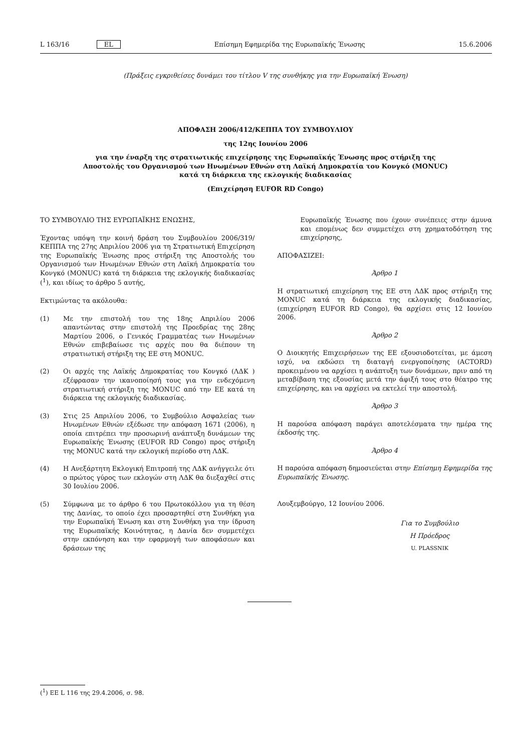L 163/16 EL Επίσημη Εφημερίδα της Ευρωπαϊκής Ένωσης 15.6.2006
(Πράξεις εγκριθείσες δυνάμει του τίτλου V της συνθήκης για την Ευρωπαϊκή Ένωση)
ΑΠΟΦΑΣΗ 2006/412/ΚΕΠΠΑ ΤΟΥ ΣΥΜΒΟΥΛΙΟΥ
της 12ης Ιουνίου 2006
για την έναρξη της στρατιωτικής επιχείρησης της Ευρωπαϊκής Ένωσης προς στήριξη της Αποστολής του Οργανισμού των Ηνωμένων Εθνών στη Λαϊκή Δημοκρατία του Κονγκό (MONUC) κατά τη διάρκεια της εκλογικής διαδικασίας
(Επιχείρηση EUFOR RD Congo)
ΤΟ ΣΥΜΒΟΥΛΙΟ ΤΗΣ ΕΥΡΩΠΑΪΚΗΣ ΕΝΩΣΗΣ,
Έχοντας υπόψη την κοινή δράση του Συμβουλίου 2006/319/ΚΕΠΠΑ της 27ης Απριλίου 2006 για τη Στρατιωτική Επιχείρηση της Ευρωπαϊκής Ένωσης προς στήριξη της Αποστολής του Οργανισμού των Ηνωμένων Εθνών στη Λαϊκή Δημοκρατία του Κονγκό (MONUC) κατά τη διάρκεια της εκλογικής διαδικασίας (<sup>1</sup>), και ιδίως το άρθρο 5 αυτής,
Εκτιμώντας τα ακόλουθα:
(1) Με την επιστολή του της 18ης Απριλίου 2006 απαντώντας στην επιστολή της Προεδρίας της 28ης Μαρτίου 2006, ο Γενικός Γραμματέας των Ηνωμένων Εθνών επιβεβαίωσε τις αρχές που θα διέπουν τη στρατιωτική στήριξη της ΕΕ στη MONUC.
(2) Οι αρχές της Λαϊκής Δημοκρατίας του Κονγκό (ΛΔΚ ) εξέφρασαν την ικανοποίησή τους για την ενδεχόμενη στρατιωτική στήριξη της MONUC από την ΕΕ κατά τη διάρκεια της εκλογικής διαδικασίας.
(3) Στις 25 Απριλίου 2006, το Συμβούλιο Ασφαλείας των Ηνωμένων Εθνών εξέδωσε την απόφαση 1671 (2006), η οποία επιτρέπει την προσωρινή ανάπτυξη δυνάμεων της Ευρωπαϊκής Ένωσης (EUFOR RD Congo) προς στήριξη της MONUC κατά την εκλογική περίοδο στη ΛΔΚ.
(4) Η Ανεξάρτητη Εκλογική Επιτροπή της ΛΔΚ ανήγγειλε ότι ο πρώτος γύρος των εκλογών στη ΛΔΚ θα διεξαχθεί στις 30 Ιουλίου 2006.
(5) Σύμφωνα με το άρθρο 6 του Πρωτοκόλλου για τη θέση της Δανίας, το οποίο έχει προσαρτηθεί στη Συνθήκη για την Ευρωπαϊκή Ένωση και στη Συνθήκη για την ίδρυση της Ευρωπαϊκής Κοινότητας, η Δανία δεν συμμετέχει στην εκπόνηση και την εφαρμογή των αποφάσεων και δράσεων της
Ευρωπαϊκής Ένωσης που έχουν συνέπειες στην άμυνα και επομένως δεν συμμετέχει στη χρηματοδότηση της επιχείρησης,
ΑΠΟΦΑΣΙΖΕΙ:
Άρθρο 1
Η στρατιωτική επιχείρηση της ΕΕ στη ΛΔΚ προς στήριξη της MONUC κατά τη διάρκεια της εκλογικής διαδικασίας, (επιχείρηση EUFOR RD Congo), θα αρχίσει στις 12 Ιουνίου 2006.
Άρθρο 2
Ο Διοικητής Επιχειρήσεων της ΕΕ εξουσιοδοτείται, με άμεση ισχύ, να εκδώσει τη διαταγή ενεργοποίησης (ACTORD) προκειμένου να αρχίσει η ανάπτυξη των δυνάμεων, πριν από τη μεταβίβαση της εξουσίας μετά την άφιξή τους στο θέατρο της επιχείρησης, και να αρχίσει να εκτελεί την αποστολή.
Άρθρο 3
Η παρούσα απόφαση παράγει αποτελέσματα την ημέρα της έκδοσής της.
Άρθρο 4
Η παρούσα απόφαση δημοσιεύεται στην Επίσημη Εφημερίδα της Ευρωπαϊκής Ένωσης.
Λουξεμβούργο, 12 Ιουνίου 2006.
Για το Συμβούλιο
Η Πρόεδρος
U. PLASSNIK
(<sup>1</sup>) ΕΕ L 116 της 29.4.2006, σ. 98.